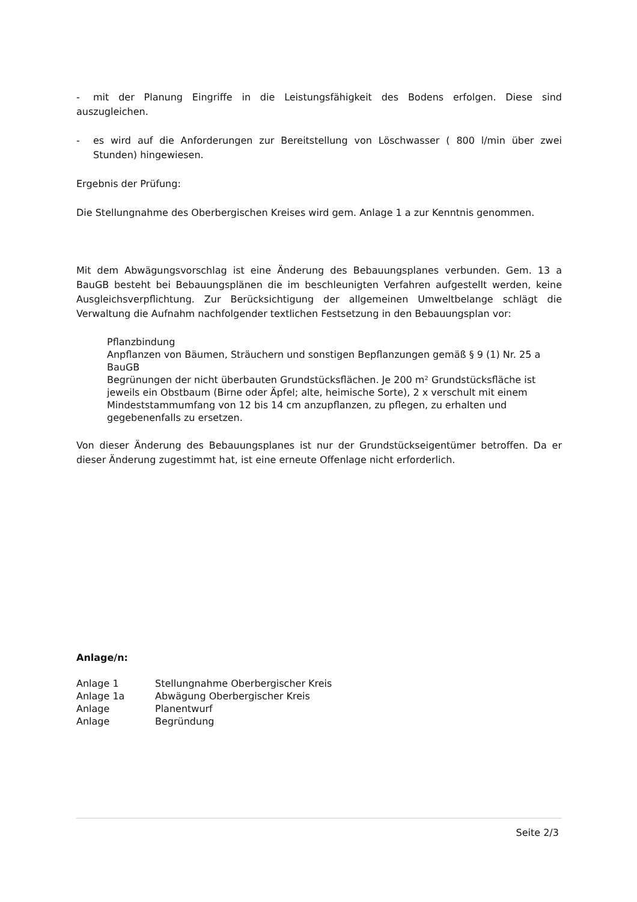- mit der Planung Eingriffe in die Leistungsfähigkeit des Bodens erfolgen. Diese sind auszugleichen.
- es wird auf die Anforderungen zur Bereitstellung von Löschwasser ( 800 l/min über zwei Stunden) hingewiesen.
Ergebnis der Prüfung:
Die Stellungnahme des Oberbergischen Kreises wird gem. Anlage 1 a zur Kenntnis genommen.
Mit dem Abwägungsvorschlag ist eine Änderung des Bebauungsplanes verbunden. Gem. 13 a BauGB besteht bei Bebauungsplänen die im beschleunigten Verfahren aufgestellt werden, keine Ausgleichsverpflichtung. Zur Berücksichtigung der allgemeinen Umweltbelange schlägt die Verwaltung die Aufnahm nachfolgender textlichen Festsetzung in den Bebauungsplan vor:
Pflanzbindung
Anpflanzen von Bäumen, Sträuchern und sonstigen Bepflanzungen gemäß § 9 (1) Nr. 25 a BauGB
Begrünungen der nicht überbauten Grundstücksflächen. Je 200 m² Grundstücksfläche ist jeweils ein Obstbaum (Birne oder Äpfel; alte, heimische Sorte), 2 x verschult mit einem Mindeststammumfang von 12 bis 14 cm anzupflanzen, zu pflegen, zu erhalten und gegebenenfalls zu ersetzen.
Von dieser Änderung des Bebauungsplanes ist nur der Grundstückseigentümer betroffen. Da er dieser Änderung zugestimmt hat, ist eine erneute Offenlage nicht erforderlich.
Anlage/n:
| Anlage 1 | Stellungnahme Oberbergischer Kreis |
| Anlage 1a | Abwägung Oberbergischer Kreis |
| Anlage | Planentwurf |
| Anlage | Begründung |
Seite 2/3